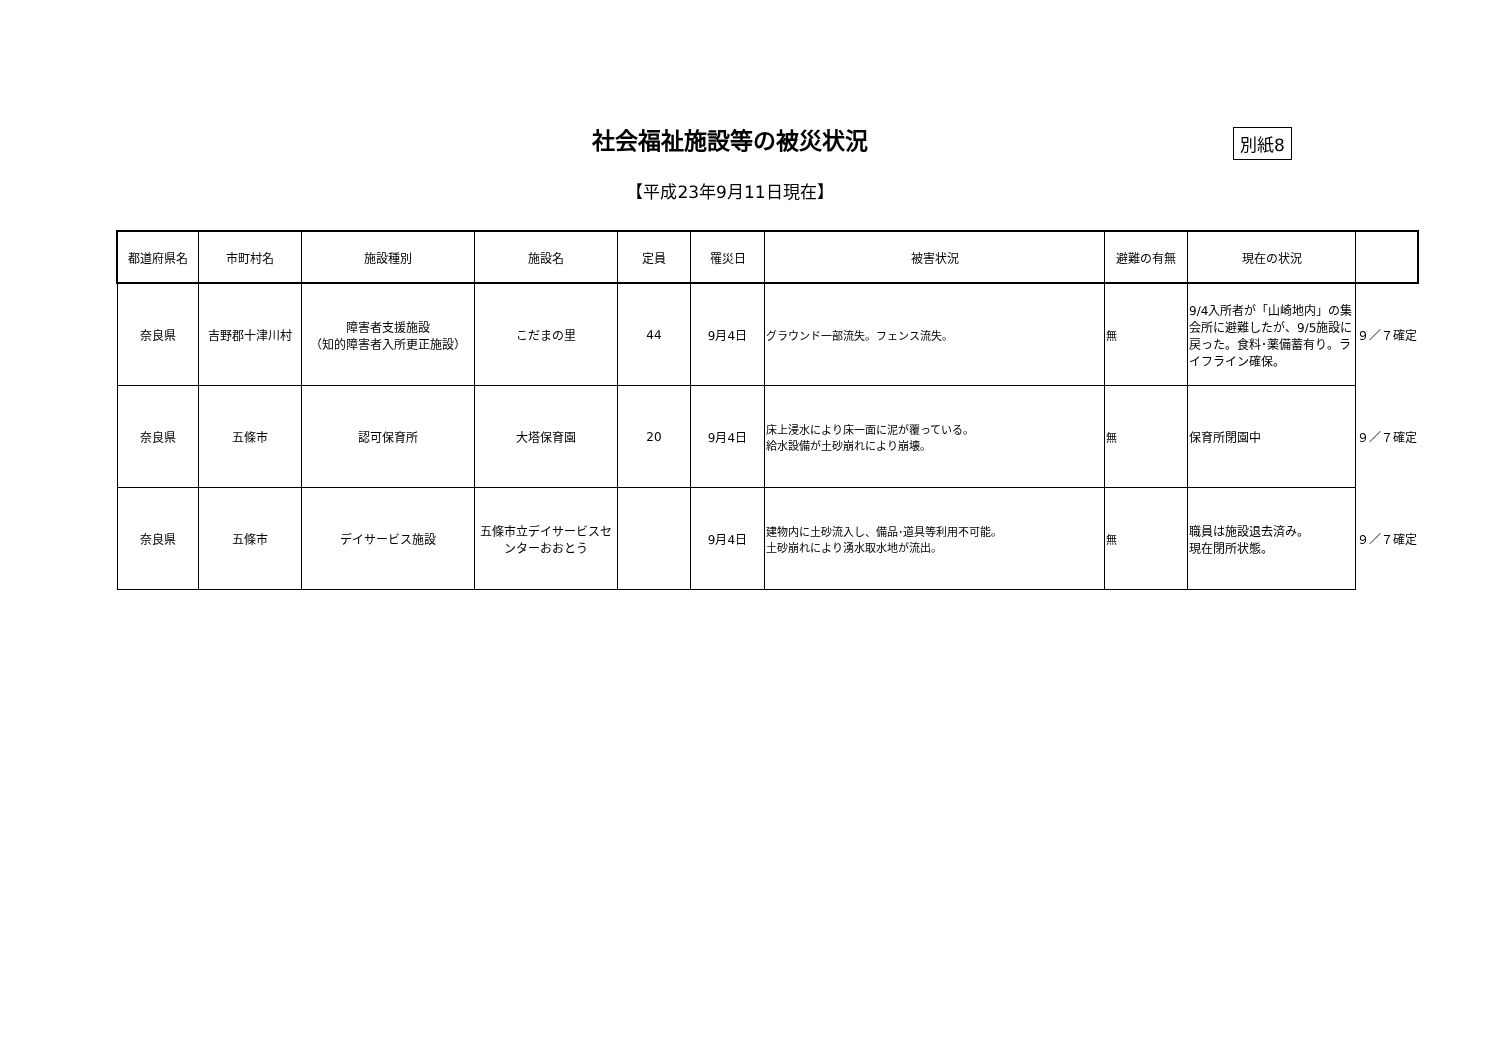社会福祉施設等の被災状況 別紙8
【平成23年9月11日現在】
| 都道府県名 | 市町村名 | 施設種別 | 施設名 | 定員 | 罹災日 | 被害状況 | 避難の有無 | 現在の状況 | |
| --- | --- | --- | --- | --- | --- | --- | --- | --- | --- |
| 奈良県 | 吉野郡十津川村 | 障害者支援施設 （知的障害者入所更正施設） | こだまの里 | 44 | 9月4日 | グラウンド一部流失。フェンス流失。 | 無 | 9/4入所者が「山崎地内」の集会所に避難したが、9/5施設に戻った。食料･薬備蓄有り。ライフライン確保。 | ９／７確定 |
| 奈良県 | 五條市 | 認可保育所 | 大塔保育園 | 20 | 9月4日 | 床上浸水により床一面に泥が覆っている。 給水設備が土砂崩れにより崩壊。 | 無 | 保育所閉園中 | ９／７確定 |
| 奈良県 | 五條市 | デイサービス施設 | 五條市立デイサービスセンターおおとう | | 9月4日 | 建物内に土砂流入し、備品･道具等利用不可能。 土砂崩れにより湧水取水地が流出。 | 無 | 職員は施設退去済み。 現在閉所状態。 | ９／７確定 |